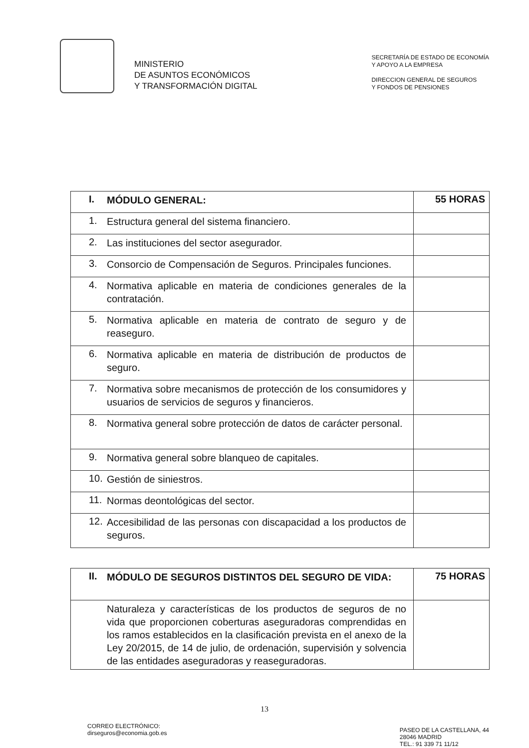MINISTERIO
DE ASUNTOS ECONÓMICOS
Y TRANSFORMACIÓN DIGITAL
SECRETARÍA DE ESTADO DE ECONOMÍA
Y APOYO A LA EMPRESA
DIRECCION GENERAL DE SEGUROS
Y FONDOS DE PENSIONES
| I. MÓDULO GENERAL: | 55 HORAS |
| 1. Estructura general del sistema financiero. | |
| 2. Las instituciones del sector asegurador. | |
| 3. Consorcio de Compensación de Seguros. Principales funciones. | |
| 4. Normativa aplicable en materia de condiciones generales de la contratación. | |
| 5. Normativa aplicable en materia de contrato de seguro y de reaseguro. | |
| 6. Normativa aplicable en materia de distribución de productos de seguro. | |
| 7. Normativa sobre mecanismos de protección de los consumidores y usuarios de servicios de seguros y financieros. | |
| 8. Normativa general sobre protección de datos de carácter personal. | |
| 9. Normativa general sobre blanqueo de capitales. | |
| 10. Gestión de siniestros. | |
| 11. Normas deontológicas del sector. | |
| 12. Accesibilidad de las personas con discapacidad a los productos de seguros. | |
| II. MÓDULO DE SEGUROS DISTINTOS DEL SEGURO DE VIDA: | 75 HORAS |
| Naturaleza y características de los productos de seguros de no vida que proporcionen coberturas aseguradoras comprendidas en los ramos establecidos en la clasificación prevista en el anexo de la Ley 20/2015, de 14 de julio, de ordenación, supervisión y solvencia de las entidades aseguradoras y reaseguradoras. | |
13
CORREO ELECTRÓNICO:
dirseguros@economia.gob.es
PASEO DE LA CASTELLANA, 44
28046 MADRID
TEL.: 91 339 71 11/12